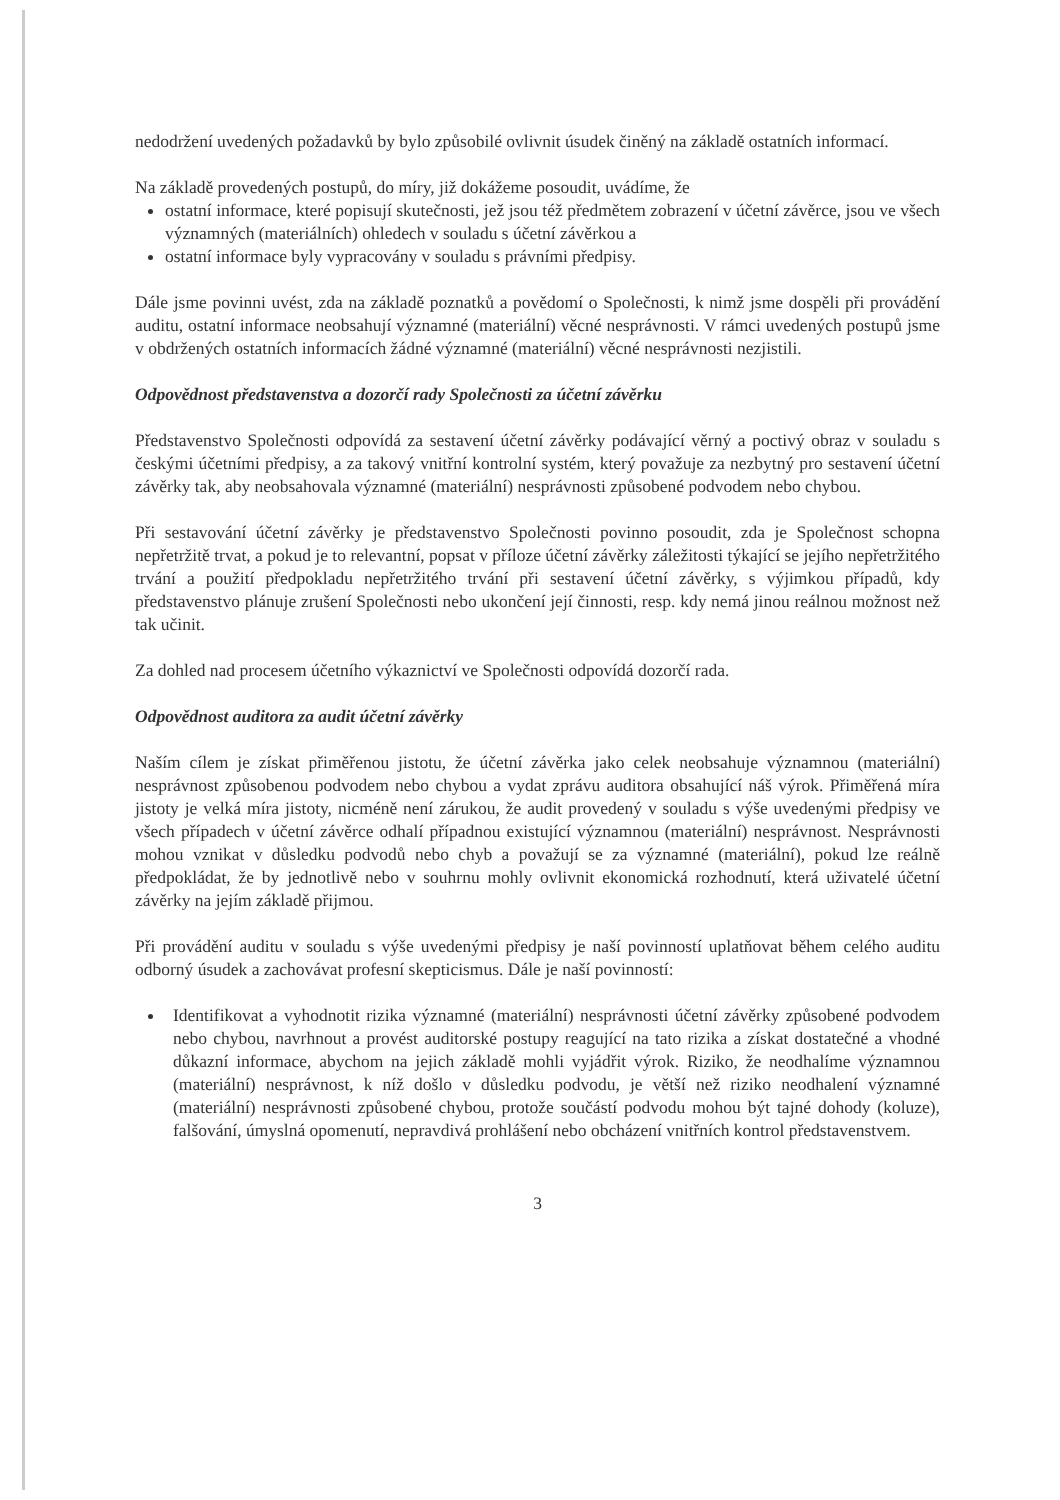nedodržení uvedených požadavků by bylo způsobilé ovlivnit úsudek činěný na základě ostatních informací.
Na základě provedených postupů, do míry, již dokážeme posoudit, uvádíme, že
ostatní informace, které popisují skutečnosti, jež jsou též předmětem zobrazení v účetní závěrce, jsou ve všech významných (materiálních) ohledech v souladu s účetní závěrkou a
ostatní informace byly vypracovány v souladu s právními předpisy.
Dále jsme povinni uvést, zda na základě poznatků a povědomí o Společnosti, k nimž jsme dospěli při provádění auditu, ostatní informace neobsahují významné (materiální) věcné nesprávnosti. V rámci uvedených postupů jsme v obdržených ostatních informacích žádné významné (materiální) věcné nesprávnosti nezjistili.
Odpovědnost představenstva a dozorčí rady Společnosti za účetní závěrku
Představenstvo Společnosti odpovídá za sestavení účetní závěrky podávající věrný a poctivý obraz v souladu s českými účetními předpisy, a za takový vnitřní kontrolní systém, který považuje za nezbytný pro sestavení účetní závěrky tak, aby neobsahovala významné (materiální) nesprávnosti způsobené podvodem nebo chybou.
Při sestavování účetní závěrky je představenstvo Společnosti povinno posoudit, zda je Společnost schopna nepřetržitě trvat, a pokud je to relevantní, popsat v příloze účetní závěrky záležitosti týkající se jejího nepřetržitého trvání a použití předpokladu nepřetržitého trvání při sestavení účetní závěrky, s výjimkou případů, kdy představenstvo plánuje zrušení Společnosti nebo ukončení její činnosti, resp. kdy nemá jinou reálnou možnost než tak učinit.
Za dohled nad procesem účetního výkaznictví ve Společnosti odpovídá dozorčí rada.
Odpovědnost auditora za audit účetní závěrky
Naším cílem je získat přiměřenou jistotu, že účetní závěrka jako celek neobsahuje významnou (materiální) nesprávnost způsobenou podvodem nebo chybou a vydat zprávu auditora obsahující náš výrok. Přiměřená míra jistoty je velká míra jistoty, nicméně není zárukou, že audit provedený v souladu s výše uvedenými předpisy ve všech případech v účetní závěrce odhalí případnou existující významnou (materiální) nesprávnost. Nesprávnosti mohou vznikat v důsledku podvodů nebo chyb a považují se za významné (materiální), pokud lze reálně předpokládat, že by jednotlivě nebo v souhrnu mohly ovlivnit ekonomická rozhodnutí, která uživatelé účetní závěrky na jejím základě přijmou.
Při provádění auditu v souladu s výše uvedenými předpisy je naší povinností uplatňovat během celého auditu odborný úsudek a zachovávat profesní skepticismus. Dále je naší povinností:
Identifikovat a vyhodnotit rizika významné (materiální) nesprávnosti účetní závěrky způsobené podvodem nebo chybou, navrhnout a provést auditorské postupy reagující na tato rizika a získat dostatečné a vhodné důkazní informace, abychom na jejich základě mohli vyjádřit výrok. Riziko, že neodhalíme významnou (materiální) nesprávnost, k níž došlo v důsledku podvodu, je větší než riziko neodhalení významné (materiální) nesprávnosti způsobené chybou, protože součástí podvodu mohou být tajné dohody (koluze), falšování, úmyslná opomenutí, nepravdivá prohlášení nebo obcházení vnitřních kontrol představenstvem.
3